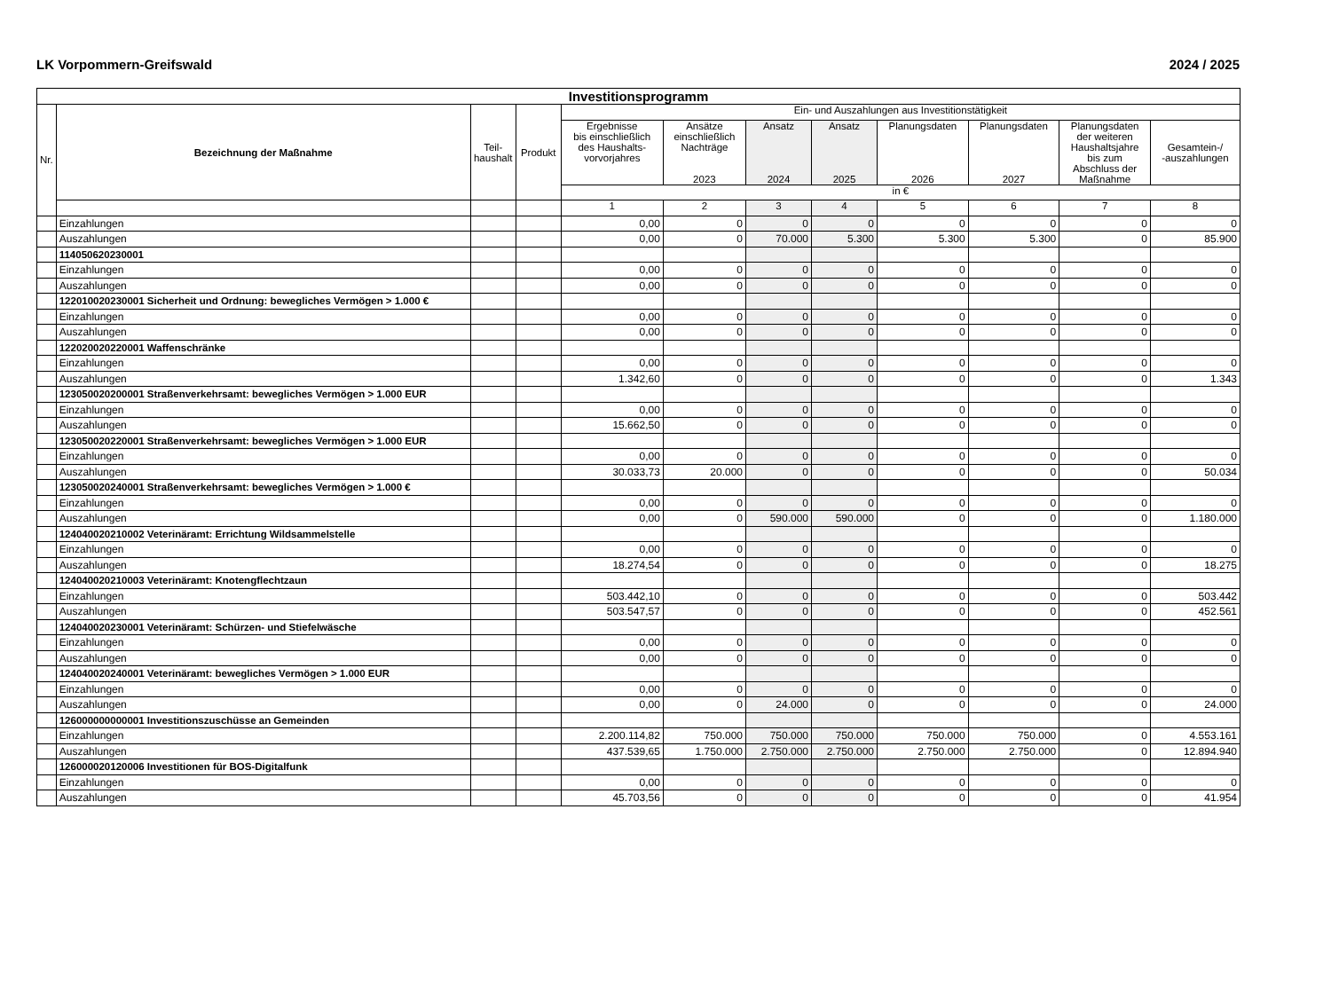LK Vorpommern-Greifswald 2024 / 2025
| Investitionsprogramm | | | | | | | | | | | |
| --- | --- | --- | --- | --- | --- | --- | --- | --- | --- | --- | --- |
| Nr. | Bezeichnung der Maßnahme | Teil- haushalt | Produkt | Ein- und Auszahlungen aus Investitionstätigkeit | | | | | | | |
| | | | | Ergebnisse bis einschließlich des Haushalts- vorvorjahres | Ansätze einschließlich Nachträge 2023 | Ansatz 2024 | Ansatz 2025 | Planungsdaten 2026 | Planungsdaten 2027 | Planungsdaten der weiteren Haushaltsjahre bis zum Abschluss der Maßnahme | Gesamtein-/ -auszahlungen |
| | | | | in € | | | | | | | |
| | | | | 1 | 2 | 3 | 4 | 5 | 6 | 7 | 8 |
| | Einzahlungen | | | 0,00 | 0 | 0 | 0 | 0 | 0 | 0 | 0 |
| | Auszahlungen | | | 0,00 | 0 | 70.000 | 5.300 | 5.300 | 5.300 | 0 | 85.900 |
| | 114050620230001 | | | | | | | | | | |
| | Einzahlungen | | | 0,00 | 0 | 0 | 0 | 0 | 0 | 0 | 0 |
| | Auszahlungen | | | 0,00 | 0 | 0 | 0 | 0 | 0 | 0 | 0 |
| | 122010020230001 Sicherheit und Ordnung: bewegliches Vermögen > 1.000 € | | | | | | | | | | |
| | Einzahlungen | | | 0,00 | 0 | 0 | 0 | 0 | 0 | 0 | 0 |
| | Auszahlungen | | | 0,00 | 0 | 0 | 0 | 0 | 0 | 0 | 0 |
| | 122020020220001 Waffenschränke | | | | | | | | | | |
| | Einzahlungen | | | 0,00 | 0 | 0 | 0 | 0 | 0 | 0 | 0 |
| | Auszahlungen | | | 1.342,60 | 0 | 0 | 0 | 0 | 0 | 0 | 1.343 |
| | 123050020200001 Straßenverkehrsamt: bewegliches Vermögen > 1.000 EUR | | | | | | | | | | |
| | Einzahlungen | | | 0,00 | 0 | 0 | 0 | 0 | 0 | 0 | 0 |
| | Auszahlungen | | | 15.662,50 | 0 | 0 | 0 | 0 | 0 | 0 | 0 |
| | 123050020220001 Straßenverkehrsamt: bewegliches Vermögen > 1.000 EUR | | | | | | | | | | |
| | Einzahlungen | | | 0,00 | 0 | 0 | 0 | 0 | 0 | 0 | 0 |
| | Auszahlungen | | | 30.033,73 | 20.000 | 0 | 0 | 0 | 0 | 0 | 50.034 |
| | 123050020240001 Straßenverkehrsamt: bewegliches Vermögen > 1.000 € | | | | | | | | | | |
| | Einzahlungen | | | 0,00 | 0 | 0 | 0 | 0 | 0 | 0 | 0 |
| | Auszahlungen | | | 0,00 | 0 | 590.000 | 590.000 | 0 | 0 | 0 | 1.180.000 |
| | 124040020210002 Veterinäramt: Errichtung Wildsammelstelle | | | | | | | | | | |
| | Einzahlungen | | | 0,00 | 0 | 0 | 0 | 0 | 0 | 0 | 0 |
| | Auszahlungen | | | 18.274,54 | 0 | 0 | 0 | 0 | 0 | 0 | 18.275 |
| | 124040020210003 Veterinäramt: Knotengflechtzaun | | | | | | | | | | |
| | Einzahlungen | | | 503.442,10 | 0 | 0 | 0 | 0 | 0 | 0 | 503.442 |
| | Auszahlungen | | | 503.547,57 | 0 | 0 | 0 | 0 | 0 | 0 | 452.561 |
| | 124040020230001 Veterinäramt: Schürzen- und Stiefelwäsche | | | | | | | | | | |
| | Einzahlungen | | | 0,00 | 0 | 0 | 0 | 0 | 0 | 0 | 0 |
| | Auszahlungen | | | 0,00 | 0 | 0 | 0 | 0 | 0 | 0 | 0 |
| | 124040020240001 Veterinäramt: bewegliches Vermögen > 1.000 EUR | | | | | | | | | | |
| | Einzahlungen | | | 0,00 | 0 | 0 | 0 | 0 | 0 | 0 | 0 |
| | Auszahlungen | | | 0,00 | 0 | 24.000 | 0 | 0 | 0 | 0 | 24.000 |
| | 126000000000001 Investitionszuschüsse an Gemeinden | | | | | | | | | | |
| | Einzahlungen | | | 2.200.114,82 | 750.000 | 750.000 | 750.000 | 750.000 | 750.000 | 0 | 4.553.161 |
| | Auszahlungen | | | 437.539,65 | 1.750.000 | 2.750.000 | 2.750.000 | 2.750.000 | 2.750.000 | 0 | 12.894.940 |
| | 126000020120006 Investitionen für BOS-Digitalfunk | | | | | | | | | | |
| | Einzahlungen | | | 0,00 | 0 | 0 | 0 | 0 | 0 | 0 | 0 |
| | Auszahlungen | | | 45.703,56 | 0 | 0 | 0 | 0 | 0 | 0 | 41.954 |